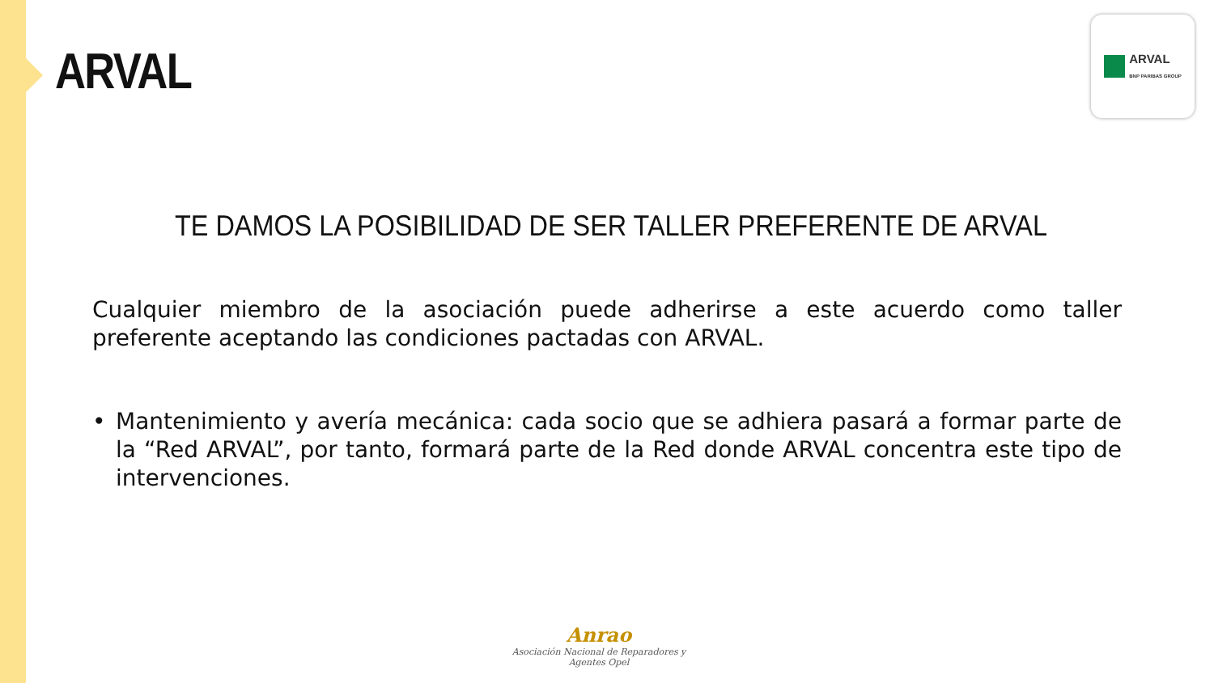ARVAL
ARVAL
BNP PARIBAS GROUP
TE DAMOS LA POSIBILIDAD DE SER TALLER PREFERENTE DE ARVAL
Cualquier miembro de la asociación puede adherirse a este acuerdo como taller preferente aceptando las condiciones pactadas con ARVAL.
• Mantenimiento y avería mecánica: cada socio que se adhiera pasará a formar parte de la “Red ARVAL”, por tanto, formará parte de la Red donde ARVAL concentra este tipo de intervenciones.
Anrao
Asociación Nacional de Reparadores y Agentes Opel